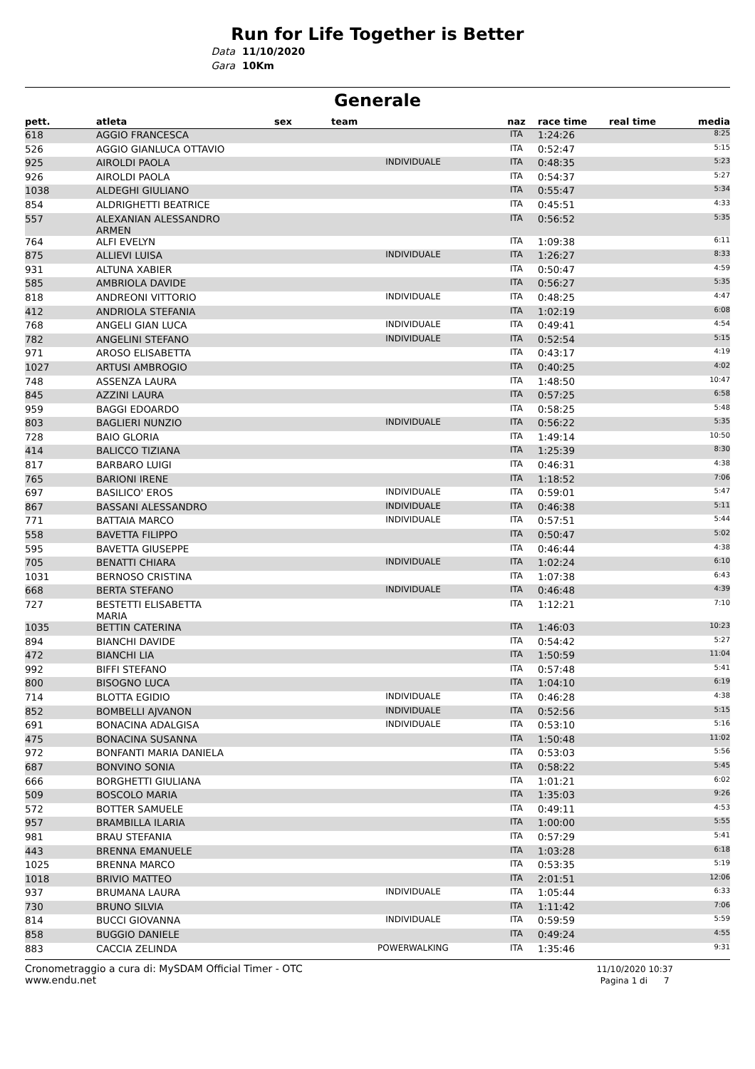Run for Life Together is Better
Data 11/10/2020
Gara 10Km
Generale
| pett. | atleta | sex | team | naz | race time | real time | media |
| --- | --- | --- | --- | --- | --- | --- | --- |
| 618 | AGGIO FRANCESCA | | | ITA | 1:24:26 | | 8:25 |
| 526 | AGGIO GIANLUCA OTTAVIO | | | ITA | 0:52:47 | | 5:15 |
| 925 | AIROLDI PAOLA | | INDIVIDUALE | ITA | 0:48:35 | | 5:23 |
| 926 | AIROLDI PAOLA | | | ITA | 0:54:37 | | 5:27 |
| 1038 | ALDEGHI GIULIANO | | | ITA | 0:55:47 | | 5:34 |
| 854 | ALDRIGHETTI BEATRICE | | | ITA | 0:45:51 | | 4:33 |
| 557 | ALEXANIAN ALESSANDRO ARMEN | | | ITA | 0:56:52 | | 5:35 |
| 764 | ALFI EVELYN | | | ITA | 1:09:38 | | 6:11 |
| 875 | ALLIEVI LUISA | | INDIVIDUALE | ITA | 1:26:27 | | 8:33 |
| 931 | ALTUNA XABIER | | | ITA | 0:50:47 | | 4:59 |
| 585 | AMBRIOLA DAVIDE | | | ITA | 0:56:27 | | 5:35 |
| 818 | ANDREONI VITTORIO | | INDIVIDUALE | ITA | 0:48:25 | | 4:47 |
| 412 | ANDRIOLA STEFANIA | | | ITA | 1:02:19 | | 6:08 |
| 768 | ANGELI GIAN LUCA | | INDIVIDUALE | ITA | 0:49:41 | | 4:54 |
| 782 | ANGELINI STEFANO | | INDIVIDUALE | ITA | 0:52:54 | | 5:15 |
| 971 | AROSO ELISABETTA | | | ITA | 0:43:17 | | 4:19 |
| 1027 | ARTUSI AMBROGIO | | | ITA | 0:40:25 | | 4:02 |
| 748 | ASSENZA LAURA | | | ITA | 1:48:50 | | 10:47 |
| 845 | AZZINI LAURA | | | ITA | 0:57:25 | | 6:58 |
| 959 | BAGGI EDOARDO | | | ITA | 0:58:25 | | 5:48 |
| 803 | BAGLIERI NUNZIO | | INDIVIDUALE | ITA | 0:56:22 | | 5:35 |
| 728 | BAIO GLORIA | | | ITA | 1:49:14 | | 10:50 |
| 414 | BALICCO TIZIANA | | | ITA | 1:25:39 | | 8:30 |
| 817 | BARBARO LUIGI | | | ITA | 0:46:31 | | 4:38 |
| 765 | BARIONI IRENE | | | ITA | 1:18:52 | | 7:06 |
| 697 | BASILICO' EROS | | INDIVIDUALE | ITA | 0:59:01 | | 5:47 |
| 867 | BASSANI ALESSANDRO | | INDIVIDUALE | ITA | 0:46:38 | | 5:11 |
| 771 | BATTAIA MARCO | | INDIVIDUALE | ITA | 0:57:51 | | 5:44 |
| 558 | BAVETTA FILIPPO | | | ITA | 0:50:47 | | 5:02 |
| 595 | BAVETTA GIUSEPPE | | | ITA | 0:46:44 | | 4:38 |
| 705 | BENATTI CHIARA | | INDIVIDUALE | ITA | 1:02:24 | | 6:10 |
| 1031 | BERNOSO CRISTINA | | | ITA | 1:07:38 | | 6:43 |
| 668 | BERTA STEFANO | | INDIVIDUALE | ITA | 0:46:48 | | 4:39 |
| 727 | BESTETTI ELISABETTA MARIA | | | ITA | 1:12:21 | | 7:10 |
| 1035 | BETTIN CATERINA | | | ITA | 1:46:03 | | 10:23 |
| 894 | BIANCHI DAVIDE | | | ITA | 0:54:42 | | 5:27 |
| 472 | BIANCHI LIA | | | ITA | 1:50:59 | | 11:04 |
| 992 | BIFFI STEFANO | | | ITA | 0:57:48 | | 5:41 |
| 800 | BISOGNO LUCA | | | ITA | 1:04:10 | | 6:19 |
| 714 | BLOTTA EGIDIO | | INDIVIDUALE | ITA | 0:46:28 | | 4:38 |
| 852 | BOMBELLI AJVANON | | INDIVIDUALE | ITA | 0:52:56 | | 5:15 |
| 691 | BONACINA ADALGISA | | INDIVIDUALE | ITA | 0:53:10 | | 5:16 |
| 475 | BONACINA SUSANNA | | | ITA | 1:50:48 | | 11:02 |
| 972 | BONFANTI MARIA DANIELA | | | ITA | 0:53:03 | | 5:56 |
| 687 | BONVINO SONIA | | | ITA | 0:58:22 | | 5:45 |
| 666 | BORGHETTI GIULIANA | | | ITA | 1:01:21 | | 6:02 |
| 509 | BOSCOLO MARIA | | | ITA | 1:35:03 | | 9:26 |
| 572 | BOTTER SAMUELE | | | ITA | 0:49:11 | | 4:53 |
| 957 | BRAMBILLA ILARIA | | | ITA | 1:00:00 | | 5:55 |
| 981 | BRAU STEFANIA | | | ITA | 0:57:29 | | 5:41 |
| 443 | BRENNA EMANUELE | | | ITA | 1:03:28 | | 6:18 |
| 1025 | BRENNA MARCO | | | ITA | 0:53:35 | | 5:19 |
| 1018 | BRIVIO MATTEO | | | ITA | 2:01:51 | | 12:06 |
| 937 | BRUMANA LAURA | | INDIVIDUALE | ITA | 1:05:44 | | 6:33 |
| 730 | BRUNO SILVIA | | | ITA | 1:11:42 | | 7:06 |
| 814 | BUCCI GIOVANNA | | INDIVIDUALE | ITA | 0:59:59 | | 5:59 |
| 858 | BUGGIO DANIELE | | | ITA | 0:49:24 | | 4:55 |
| 883 | CACCIA ZELINDA | | POWERWALKING | ITA | 1:35:46 | | 9:31 |
Cronometraggio a cura di: MySDAM Official Timer - OTC
www.endu.net
11/10/2020 10:37
Pagina 1 di 7